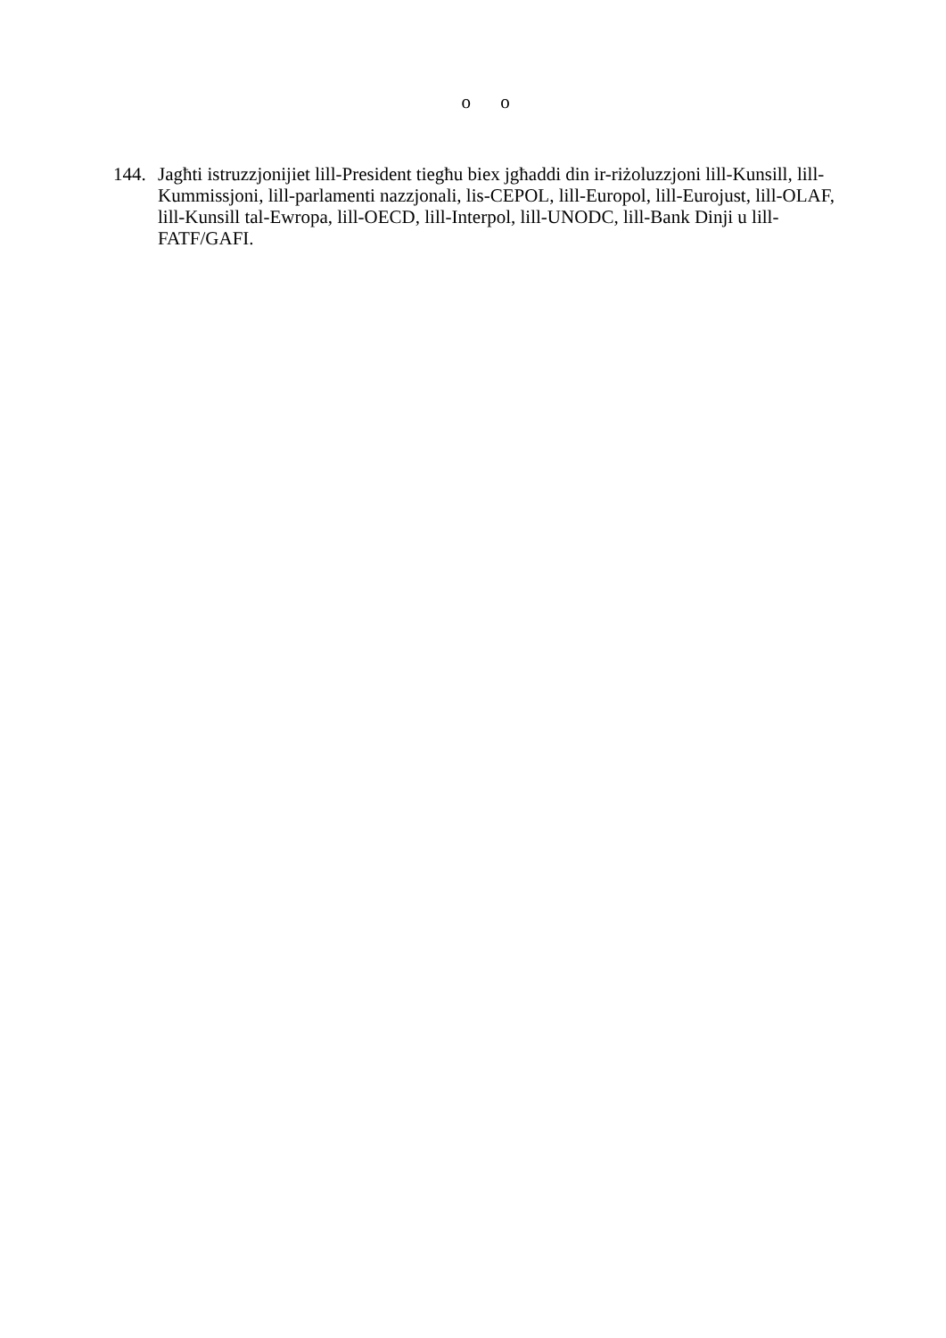o o
144.
Jagħti istruzzjonijiet lill-President tiegħu biex jgħaddi din ir-riżoluzzjoni lill-Kunsill, lill-Kummissjoni, lill-parlamenti nazzjonali, lis-CEPOL, lill-Europol, lill-Eurojust, lill-OLAF, lill-Kunsill tal-Ewropa, lill-OECD, lill-Interpol, lill-UNODC, lill-Bank Dinji u lill-FATF/GAFI.